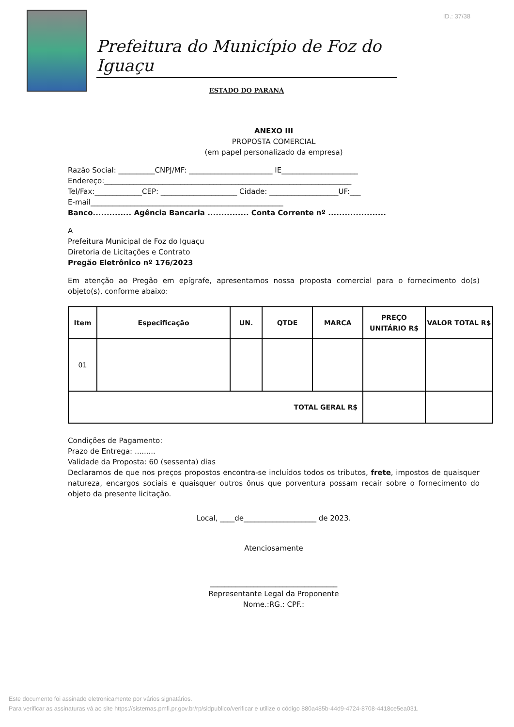ID.: 37/38
Prefeitura do Município de Foz do Iguaçu
ESTADO DO PARANÁ
ANEXO III
PROPOSTA COMERCIAL
(em papel personalizado da empresa)
Razão Social: __________CNPJ/MF: _______________________ IE_____________________
Endereço:____________________________________________________________________
Tel/Fax:_____________CEP: _____________________ Cidade: ___________________UF:___
E-mail_____________________________________________________
Banco.............. Agência Bancaria ............... Conta Corrente nº .....................
A
Prefeitura Municipal de Foz do Iguaçu
Diretoria de Licitações e Contrato
Pregão Eletrônico nº 176/2023
Em atenção ao Pregão em epígrafe, apresentamos nossa proposta comercial para o fornecimento do(s) objeto(s), conforme abaixo:
| Item | Especificação | UN. | QTDE | MARCA | PREÇO UNITÁRIO R$ | VALOR TOTAL R$ |
| --- | --- | --- | --- | --- | --- | --- |
| 01 | | | | | | |
| TOTAL GERAL R$ | | | | | | |
Condições de Pagamento:
Prazo de Entrega: .........
Validade da Proposta: 60 (sessenta) dias
Declaramos de que nos preços propostos encontra-se incluídos todos os tributos, frete, impostos de quaisquer natureza, encargos sociais e quaisquer outros ônus que porventura possam recair sobre o fornecimento do objeto da presente licitação.
Local, ____de____________________ de 2023.
Atenciosamente
___________________________________
Representante Legal da Proponente
Nome.:RG.: CPF.:
Este documento foi assinado eletronicamente por vários signatários.
Para verificar as assinaturas vá ao site https://sistemas.pmfi.pr.gov.br/rp/sidpublico/verificar e utilize o código 880a485b-44d9-4724-8708-4418ce5ea031.